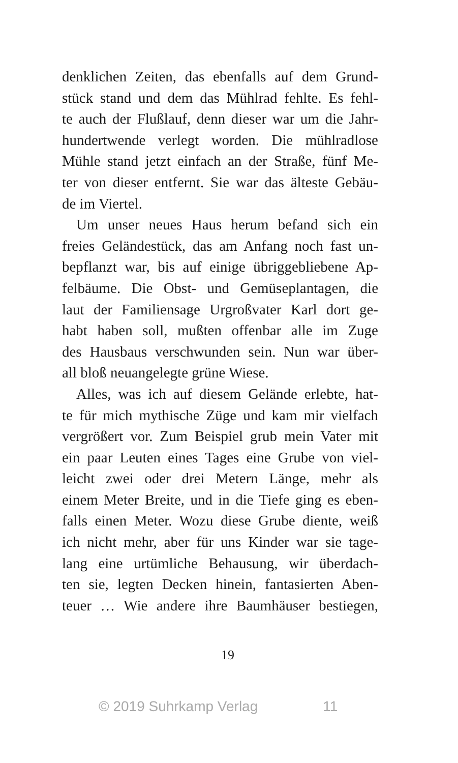denklichen Zeiten, das ebenfalls auf dem Grund-
stück stand und dem das Mühlrad fehlte. Es fehl-
te auch der Flußlauf, denn dieser war um die Jahr-
hundertwende verlegt worden. Die mühlradlose
Mühle stand jetzt einfach an der Straße, fünf Me-
ter von dieser entfernt. Sie war das älteste Gebäu-
de im Viertel.
Um unser neues Haus herum befand sich ein
freies Geländestück, das am Anfang noch fast un-
bepflanzt war, bis auf einige übriggebliebene Ap-
felbäume. Die Obst- und Gemüseplantagen, die
laut der Familiensage Urgroßvater Karl dort ge-
habt haben soll, mußten offenbar alle im Zuge
des Hausbaus verschwunden sein. Nun war über-
all bloß neuangelegte grüne Wiese.
Alles, was ich auf diesem Gelände erlebte, hat-
te für mich mythische Züge und kam mir vielfach
vergrößert vor. Zum Beispiel grub mein Vater mit
ein paar Leuten eines Tages eine Grube von viel-
leicht zwei oder drei Metern Länge, mehr als
einem Meter Breite, und in die Tiefe ging es eben-
falls einen Meter. Wozu diese Grube diente, weiß
ich nicht mehr, aber für uns Kinder war sie tage-
lang eine urtümliche Behausung, wir überdach-
ten sie, legten Decken hinein, fantasierten Aben-
teuer … Wie andere ihre Baumhäuser bestiegen,
19
© 2019 Suhrkamp Verlag 11